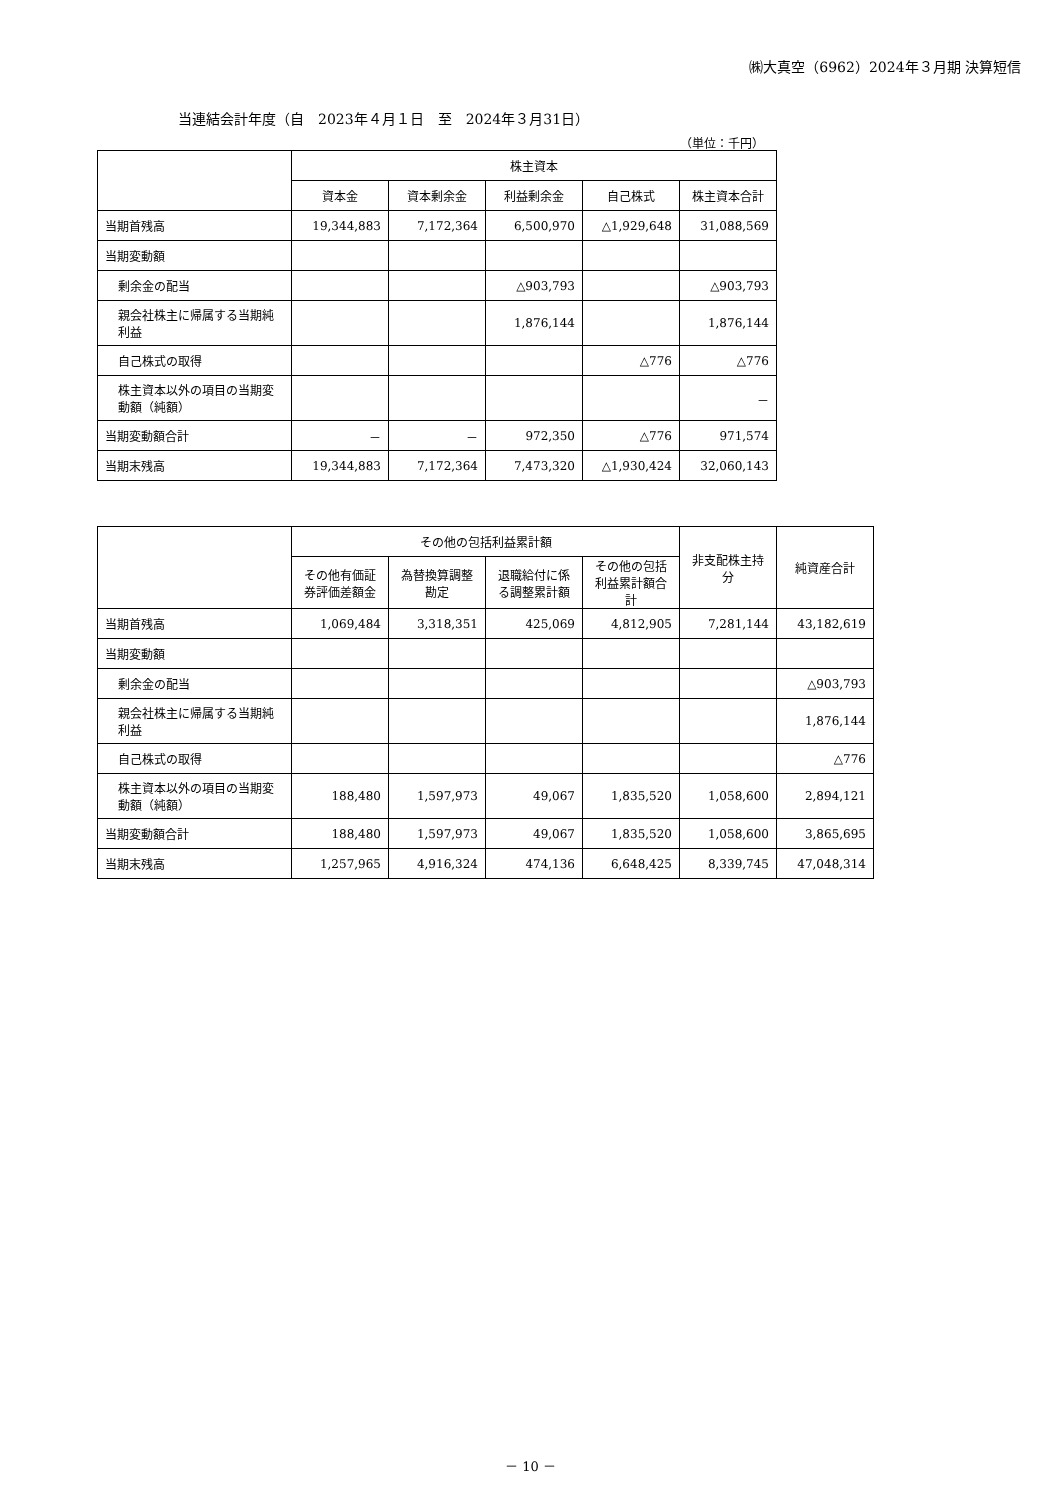㈱大真空（6962）2024年３月期 決算短信
当連結会計年度（自　2023年４月１日　至　2024年３月31日）
（単位：千円）
| | 株主資本 | | | | |
| | 資本金 | 資本剰余金 | 利益剰余金 | 自己株式 | 株主資本合計 |
| 当期首残高 | 19,344,883 | 7,172,364 | 6,500,970 | △1,929,648 | 31,088,569 |
| 当期変動額 | | | | | |
| 剰余金の配当 | | | △903,793 | | △903,793 |
| 親会社株主に帰属する当期純利益 | | | 1,876,144 | | 1,876,144 |
| 自己株式の取得 | | | | △776 | △776 |
| 株主資本以外の項目の当期変動額（純額） | | | | | － |
| 当期変動額合計 | － | － | 972,350 | △776 | 971,574 |
| 当期末残高 | 19,344,883 | 7,172,364 | 7,473,320 | △1,930,424 | 32,060,143 |
| | その他の包括利益累計額 | | | | 非支配株主持分 | 純資産合計 |
| | その他有価証券評価差額金 | 為替換算調整勘定 | 退職給付に係る調整累計額 | その他の包括利益累計額合計 | | |
| 当期首残高 | 1,069,484 | 3,318,351 | 425,069 | 4,812,905 | 7,281,144 | 43,182,619 |
| 当期変動額 | | | | | | |
| 剰余金の配当 | | | | | | △903,793 |
| 親会社株主に帰属する当期純利益 | | | | | | 1,876,144 |
| 自己株式の取得 | | | | | | △776 |
| 株主資本以外の項目の当期変動額（純額） | 188,480 | 1,597,973 | 49,067 | 1,835,520 | 1,058,600 | 2,894,121 |
| 当期変動額合計 | 188,480 | 1,597,973 | 49,067 | 1,835,520 | 1,058,600 | 3,865,695 |
| 当期末残高 | 1,257,965 | 4,916,324 | 474,136 | 6,648,425 | 8,339,745 | 47,048,314 |
－ 10 －